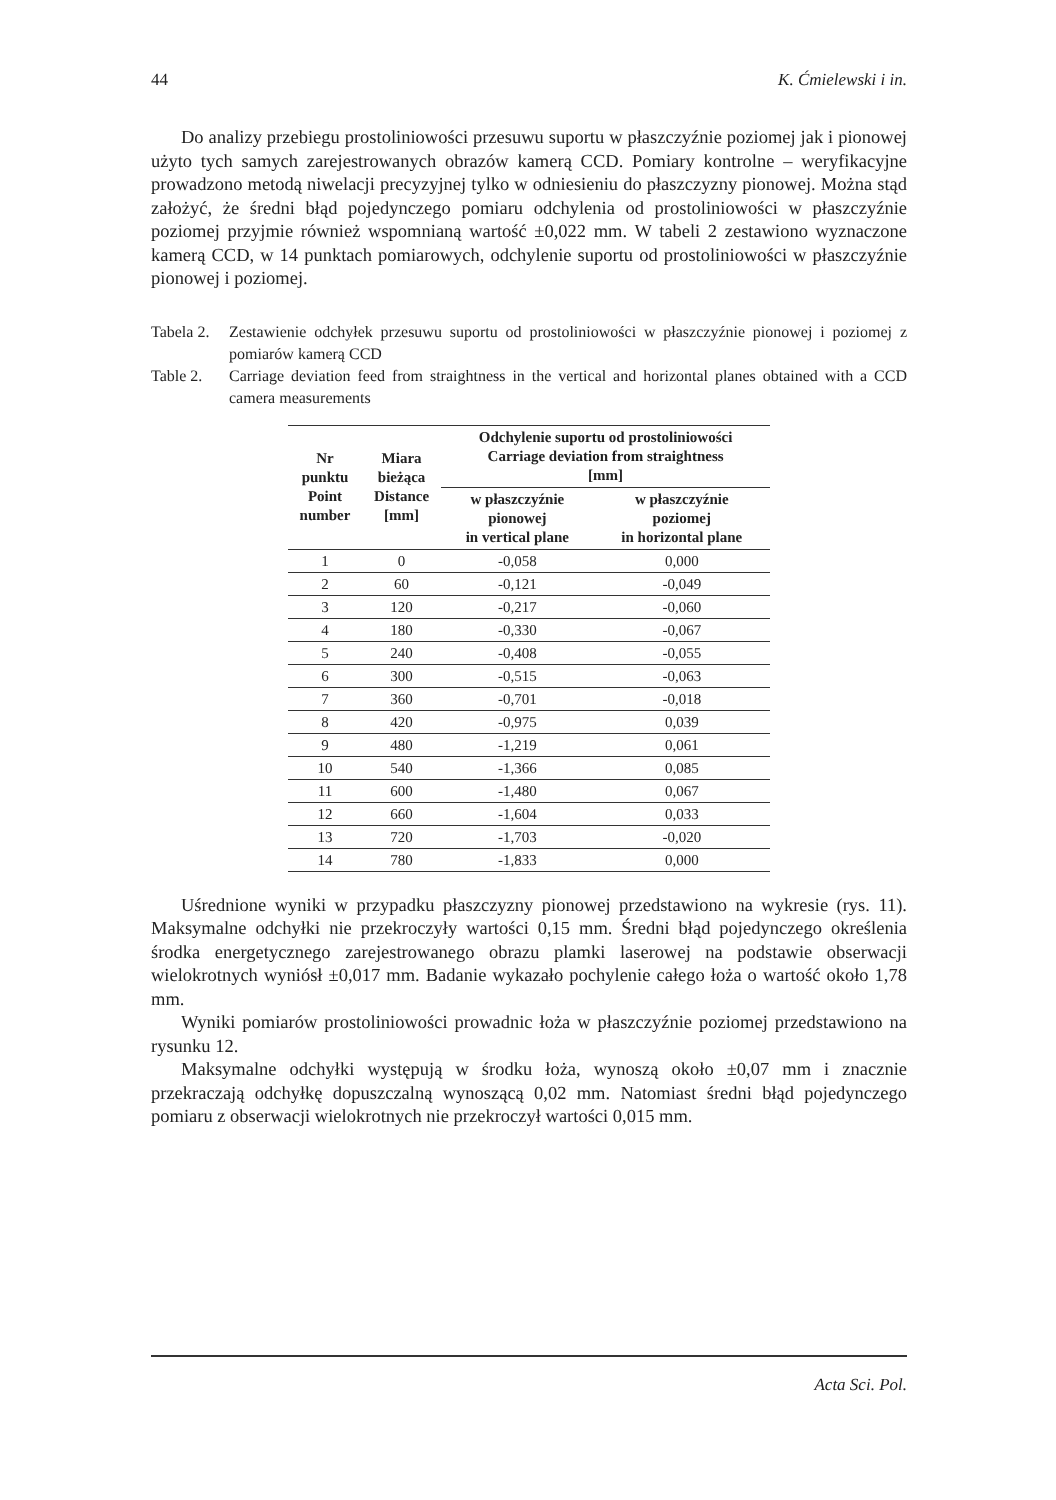44 K. Ćmielewski i in.
Do analizy przebiegu prostoliniowości przesuwu suportu w płaszczyźnie poziomej jak i pionowej użyto tych samych zarejestrowanych obrazów kamerą CCD. Pomiary kontrolne – weryfikacyjne prowadzono metodą niwelacji precyzyjnej tylko w odniesieniu do płaszczyzny pionowej. Można stąd założyć, że średni błąd pojedynczego pomiaru odchylenia od prostoliniowości w płaszczyźnie poziomej przyjmie również wspomnianą wartość ±0,022 mm. W tabeli 2 zestawiono wyznaczone kamerą CCD, w 14 punktach pomiarowych, odchylenie suportu od prostoliniowości w płaszczyźnie pionowej i poziomej.
Tabela 2. Zestawienie odchyłek przesuwu suportu od prostoliniowości w płaszczyźnie pionowej i poziomej z pomiarów kamerą CCD
Table 2. Carriage deviation feed from straightness in the vertical and horizontal planes obtained with a CCD camera measurements
| Nr punktu Point number | Miara bieżąca Distance [mm] | Odchylenie suportu od prostoliniowości Carriage deviation from straightness [mm] | |
| --- | --- | --- | --- |
| | | w płaszczyźnie pionowej in vertical plane | w płaszczyźnie poziomej in horizontal plane |
| 1 | 0 | -0,058 | 0,000 |
| 2 | 60 | -0,121 | -0,049 |
| 3 | 120 | -0,217 | -0,060 |
| 4 | 180 | -0,330 | -0,067 |
| 5 | 240 | -0,408 | -0,055 |
| 6 | 300 | -0,515 | -0,063 |
| 7 | 360 | -0,701 | -0,018 |
| 8 | 420 | -0,975 | 0,039 |
| 9 | 480 | -1,219 | 0,061 |
| 10 | 540 | -1,366 | 0,085 |
| 11 | 600 | -1,480 | 0,067 |
| 12 | 660 | -1,604 | 0,033 |
| 13 | 720 | -1,703 | -0,020 |
| 14 | 780 | -1,833 | 0,000 |
Uśrednione wyniki w przypadku płaszczyzny pionowej przedstawiono na wykresie (rys. 11). Maksymalne odchyłki nie przekroczyły wartości 0,15 mm. Średni błąd pojedynczego określenia środka energetycznego zarejestrowanego obrazu plamki laserowej na podstawie obserwacji wielokrotnych wyniósł ±0,017 mm. Badanie wykazało pochylenie całego łoża o wartość około 1,78 mm.
Wyniki pomiarów prostoliniowości prowadnic łoża w płaszczyźnie poziomej przedstawiono na rysunku 12.
Maksymalne odchyłki występują w środku łoża, wynoszą około ±0,07 mm i znacznie przekraczają odchyłkę dopuszczalną wynoszącą 0,02 mm. Natomiast średni błąd pojedynczego pomiaru z obserwacji wielokrotnych nie przekroczył wartości 0,015 mm.
Acta Sci. Pol.